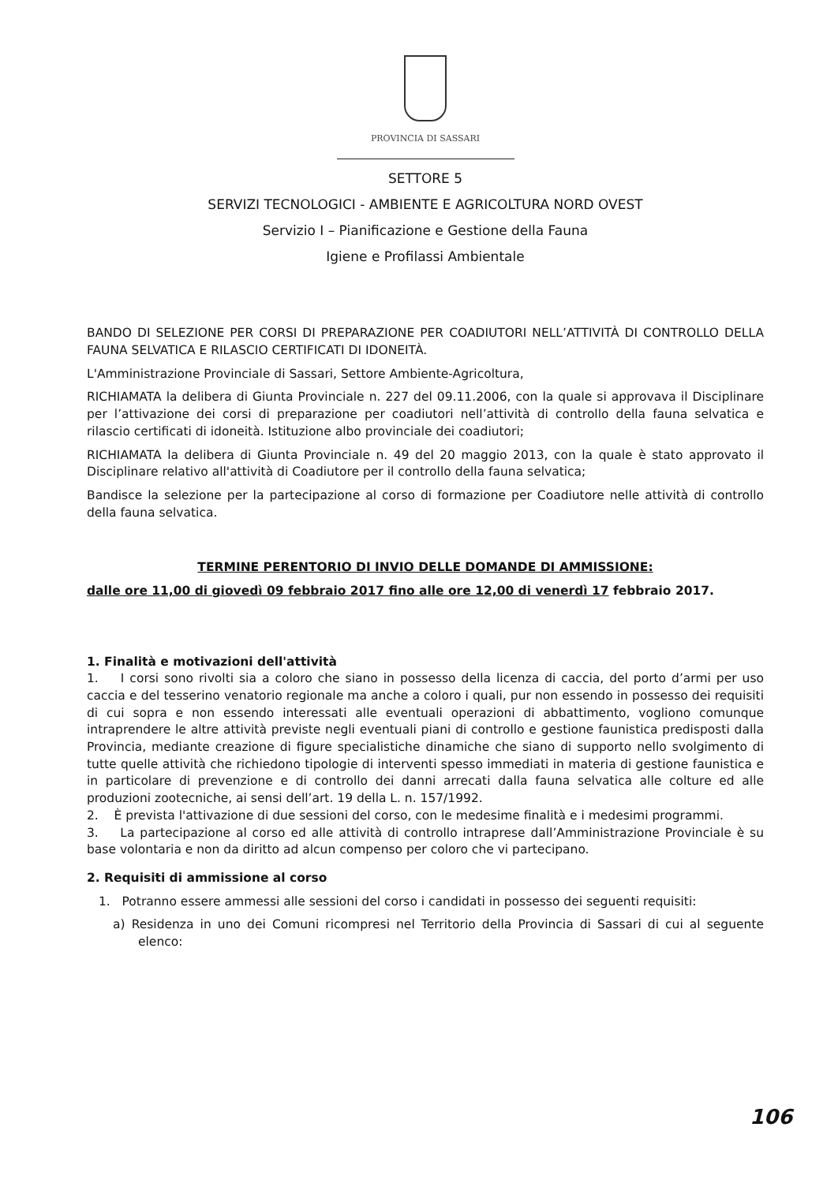PROVINCIA DI SASSARI
SETTORE 5
SERVIZI TECNOLOGICI - AMBIENTE E AGRICOLTURA NORD OVEST
Servizio I – Pianificazione e Gestione della Fauna
Igiene e Profilassi Ambientale
BANDO DI SELEZIONE PER CORSI DI PREPARAZIONE PER COADIUTORI NELL’ATTIVITÀ DI CONTROLLO DELLA FAUNA SELVATICA E RILASCIO CERTIFICATI DI IDONEITÀ.
L'Amministrazione Provinciale di Sassari, Settore Ambiente-Agricoltura,
RICHIAMATA la delibera di Giunta Provinciale n. 227 del 09.11.2006, con la quale si approvava il Disciplinare per l’attivazione dei corsi di preparazione per coadiutori nell’attività di controllo della fauna selvatica e rilascio certificati di idoneità. Istituzione albo provinciale dei coadiutori;
RICHIAMATA la delibera di Giunta Provinciale n. 49 del 20 maggio 2013, con la quale è stato approvato il Disciplinare relativo all'attività di Coadiutore per il controllo della fauna selvatica;
Bandisce la selezione per la partecipazione al corso di formazione per Coadiutore nelle attività di controllo della fauna selvatica.
TERMINE PERENTORIO DI INVIO DELLE DOMANDE DI AMMISSIONE:
dalle ore 11,00 di giovedì 09 febbraio 2017 fino alle ore 12,00 di venerdì 17 febbraio 2017.
1. Finalità e motivazioni dell'attività
1. I corsi sono rivolti sia a coloro che siano in possesso della licenza di caccia, del porto d’armi per uso caccia e del tesserino venatorio regionale ma anche a coloro i quali, pur non essendo in possesso dei requisiti di cui sopra e non essendo interessati alle eventuali operazioni di abbattimento, vogliono comunque intraprendere le altre attività previste negli eventuali piani di controllo e gestione faunistica predisposti dalla Provincia, mediante creazione di figure specialistiche dinamiche che siano di supporto nello svolgimento di tutte quelle attività che richiedono tipologie di interventi spesso immediati in materia di gestione faunistica e in particolare di prevenzione e di controllo dei danni arrecati dalla fauna selvatica alle colture ed alle produzioni zootecniche, ai sensi dell’art. 19 della L. n. 157/1992.
2. È prevista l'attivazione di due sessioni del corso, con le medesime finalità e i medesimi programmi.
3. La partecipazione al corso ed alle attività di controllo intraprese dall’Amministrazione Provinciale è su base volontaria e non da diritto ad alcun compenso per coloro che vi partecipano.
2. Requisiti di ammissione al corso
1. Potranno essere ammessi alle sessioni del corso i candidati in possesso dei seguenti requisiti:
a) Residenza in uno dei Comuni ricompresi nel Territorio della Provincia di Sassari di cui al seguente elenco:
106